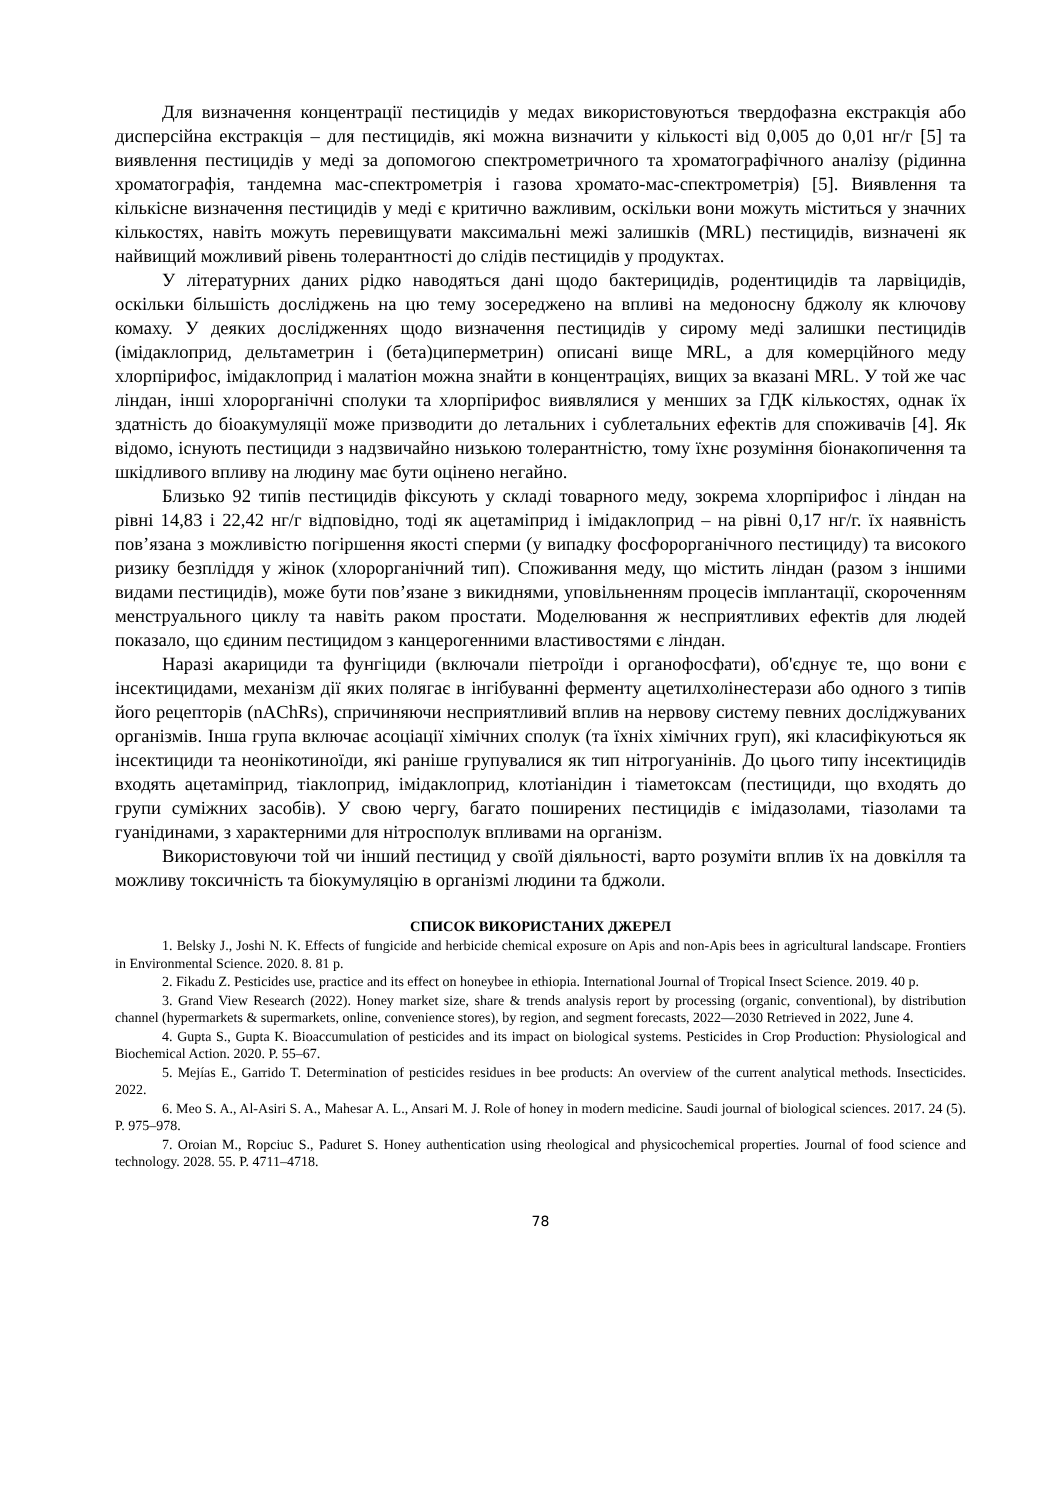Для визначення концентрації пестицидів у медах використовуються твердофазна екстракція або дисперсійна екстракція – для пестицидів, які можна визначити у кількості від 0,005 до 0,01 нг/г [5] та виявлення пестицидів у меді за допомогою спектрометричного та хроматографічного аналізу (рідинна хроматографія, тандемна мас-спектрометрія і газова хромато-мас-спектрометрія) [5]. Виявлення та кількісне визначення пестицидів у меді є критично важливим, оскільки вони можуть міститься у значних кількостях, навіть можуть перевищувати максимальні межі залишків (MRL) пестицидів, визначені як найвищий можливий рівень толерантності до слідів пестицидів у продуктах.
У літературних даних рідко наводяться дані щодо бактерицидів, родентицидів та ларвіцидів, оскільки більшість досліджень на цю тему зосереджено на впливі на медоносну бджолу як ключову комаху. У деяких дослідженнях щодо визначення пестицидів у сирому меді залишки пестицидів (імідаклоприд, дельтаметрин і (бета)циперметрин) описані вище MRL, а для комерційного меду хлорпірифос, імідаклоприд і малатіон можна знайти в концентраціях, вищих за вказані MRL. У той же час ліндан, інші хлорорганічні сполуки та хлорпірифос виявлялися у менших за ГДК кількостях, однак їх здатність до біоакумуляції може призводити до летальних і сублетальних ефектів для споживачів [4]. Як відомо, існують пестициди з надзвичайно низькою толерантністю, тому їхнє розуміння біонакопичення та шкідливого впливу на людину має бути оцінено негайно.
Близько 92 типів пестицидів фіксують у складі товарного меду, зокрема хлорпірифос і ліндан на рівні 14,83 і 22,42 нг/г відповідно, тоді як ацетаміприд і імідаклоприд – на рівні 0,17 нг/г. їх наявність пов’язана з можливістю погіршення якості сперми (у випадку фосфорорганічного пестициду) та високого ризику безпліддя у жінок (хлорорганічний тип). Споживання меду, що містить ліндан (разом з іншими видами пестицидів), може бути пов’язане з викиднями, уповільненням процесів імплантації, скороченням менструального циклу та навіть раком простати. Моделювання ж несприятливих ефектів для людей показало, що єдиним пестицидом з канцерогенними властивостями є ліндан.
Наразі акарициди та фунгіциди (включали піетроїди і органофосфати), об'єднує те, що вони є інсектицидами, механізм дії яких полягає в інгібуванні ферменту ацетилхолінестерази або одного з типів його рецепторів (nAChRs), спричиняючи несприятливий вплив на нервову систему певних досліджуваних організмів. Інша група включає асоціації хімічних сполук (та їхніх хімічних груп), які класифікуються як інсектициди та неонікотиноїди, які раніше групувалися як тип нітрогуанінів. До цього типу інсектицидів входять ацетаміприд, тіаклоприд, імідаклоприд, клотіанідин і тіаметоксам (пестициди, що входять до групи суміжних засобів). У свою чергу, багато поширених пестицидів є імідазолами, тіазолами та гуанідинами, з характерними для нітросполук впливами на організм.
Використовуючи той чи інший пестицид у своїй діяльності, варто розуміти вплив їх на довкілля та можливу токсичність та біокумуляцію в організмі людини та бджоли.
СПИСОК ВИКОРИСТАНИХ ДЖЕРЕЛ
1. Belsky J., Joshi N. K. Effects of fungicide and herbicide chemical exposure on Apis and non-Apis bees in agricultural landscape. Frontiers in Environmental Science. 2020. 8. 81 p.
2. Fikadu Z. Pesticides use, practice and its effect on honeybee in ethiopia. International Journal of Tropical Insect Science. 2019. 40 p.
3. Grand View Research (2022). Honey market size, share & trends analysis report by processing (organic, conventional), by distribution channel (hypermarkets & supermarkets, online, convenience stores), by region, and segment forecasts, 2022—2030 Retrieved in 2022, June 4.
4. Gupta S., Gupta K. Bioaccumulation of pesticides and its impact on biological systems. Pesticides in Crop Production: Physiological and Biochemical Action. 2020. P. 55–67.
5. Mejías E., Garrido T. Determination of pesticides residues in bee products: An overview of the current analytical methods. Insecticides. 2022.
6. Meo S. A., Al-Asiri S. A., Mahesar A. L., Ansari M. J. Role of honey in modern medicine. Saudi journal of biological sciences. 2017. 24 (5). P. 975–978.
7. Oroian M., Ropciuc S., Paduret S. Honey authentication using rheological and physicochemical properties. Journal of food science and technology. 2028. 55. P. 4711–4718.
78